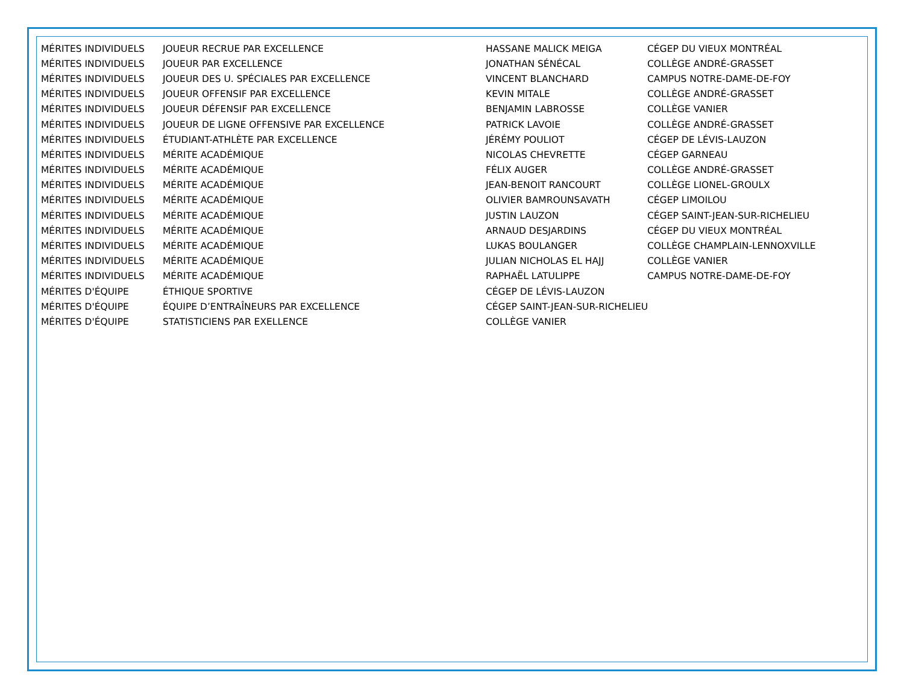| MÉRITES INDIVIDUELS | JOUEUR RECRUE PAR EXCELLENCE | HASSANE MALICK MEIGA | CÉGEP DU VIEUX MONTRÉAL |
| MÉRITES INDIVIDUELS | JOUEUR PAR EXCELLENCE | JONATHAN SÉNÉCAL | COLLÈGE ANDRÉ-GRASSET |
| MÉRITES INDIVIDUELS | JOUEUR DES U. SPÉCIALES PAR EXCELLENCE | VINCENT BLANCHARD | CAMPUS NOTRE-DAME-DE-FOY |
| MÉRITES INDIVIDUELS | JOUEUR OFFENSIF PAR EXCELLENCE | KEVIN MITALE | COLLÈGE ANDRÉ-GRASSET |
| MÉRITES INDIVIDUELS | JOUEUR DÉFENSIF PAR EXCELLENCE | BENJAMIN LABROSSE | COLLÈGE VANIER |
| MÉRITES INDIVIDUELS | JOUEUR DE LIGNE OFFENSIVE PAR EXCELLENCE | PATRICK LAVOIE | COLLÈGE ANDRÉ-GRASSET |
| MÉRITES INDIVIDUELS | ÉTUDIANT-ATHLÈTE PAR EXCELLENCE | JÉRÉMY POULIOT | CÉGEP DE LÉVIS-LAUZON |
| MÉRITES INDIVIDUELS | MÉRITE ACADÉMIQUE | NICOLAS CHEVRETTE | CÉGEP GARNEAU |
| MÉRITES INDIVIDUELS | MÉRITE ACADÉMIQUE | FÉLIX AUGER | COLLÈGE ANDRÉ-GRASSET |
| MÉRITES INDIVIDUELS | MÉRITE ACADÉMIQUE | JEAN-BENOIT RANCOURT | COLLÈGE LIONEL-GROULX |
| MÉRITES INDIVIDUELS | MÉRITE ACADÉMIQUE | OLIVIER BAMROUNSAVATH | CÉGEP LIMOILOU |
| MÉRITES INDIVIDUELS | MÉRITE ACADÉMIQUE | JUSTIN LAUZON | CÉGEP SAINT-JEAN-SUR-RICHELIEU |
| MÉRITES INDIVIDUELS | MÉRITE ACADÉMIQUE | ARNAUD DESJARDINS | CÉGEP DU VIEUX MONTRÉAL |
| MÉRITES INDIVIDUELS | MÉRITE ACADÉMIQUE | LUKAS BOULANGER | COLLÈGE CHAMPLAIN-LENNOXVILLE |
| MÉRITES INDIVIDUELS | MÉRITE ACADÉMIQUE | JULIAN NICHOLAS EL HAJJ | COLLÈGE VANIER |
| MÉRITES INDIVIDUELS | MÉRITE ACADÉMIQUE | RAPHAËL LATULIPPE | CAMPUS NOTRE-DAME-DE-FOY |
| MÉRITES D'ÉQUIPE | ÉTHIQUE SPORTIVE | CÉGEP DE LÉVIS-LAUZON | |
| MÉRITES D'ÉQUIPE | ÉQUIPE D’ENTRAÎNEURS PAR EXCELLENCE | CÉGEP SAINT-JEAN-SUR-RICHELIEU | |
| MÉRITES D'ÉQUIPE | STATISTICIENS PAR EXELLENCE | COLLÈGE VANIER | |